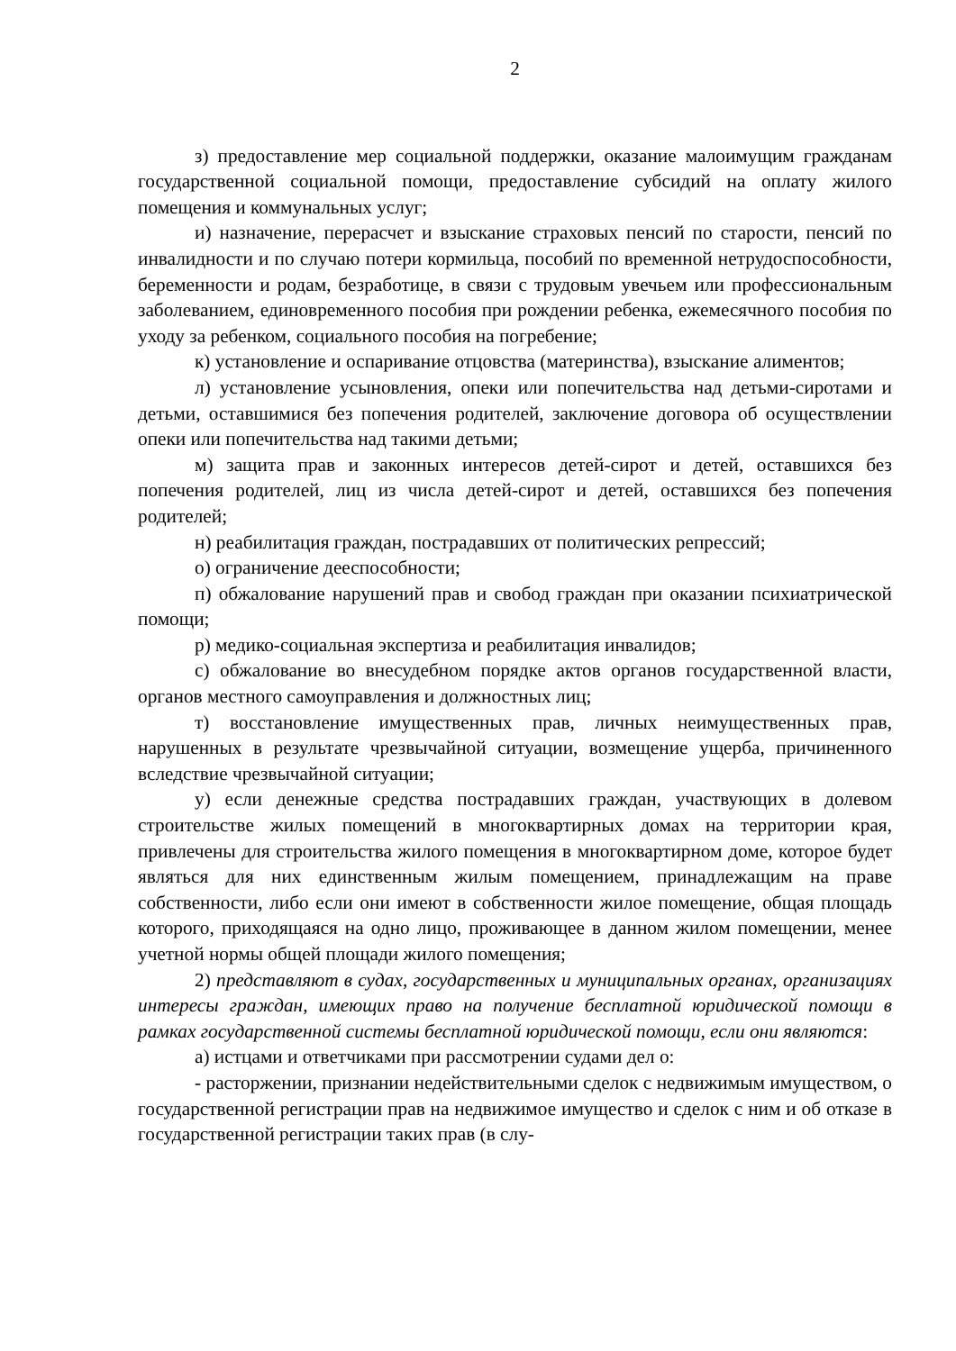2
з) предоставление мер социальной поддержки, оказание малоимущим гражданам государственной социальной помощи, предоставление субсидий на оплату жилого помещения и коммунальных услуг;
и) назначение, перерасчет и взыскание страховых пенсий по старости, пенсий по инвалидности и по случаю потери кормильца, пособий по временной нетрудоспособности, беременности и родам, безработице, в связи с трудовым увечьем или профессиональным заболеванием, единовременного пособия при рождении ребенка, ежемесячного пособия по уходу за ребенком, социального пособия на погребение;
к) установление и оспаривание отцовства (материнства), взыскание алиментов;
л) установление усыновления, опеки или попечительства над детьми-сиротами и детьми, оставшимися без попечения родителей, заключение договора об осуществлении опеки или попечительства над такими детьми;
м) защита прав и законных интересов детей-сирот и детей, оставшихся без попечения родителей, лиц из числа детей-сирот и детей, оставшихся без попечения родителей;
н) реабилитация граждан, пострадавших от политических репрессий;
о) ограничение дееспособности;
п) обжалование нарушений прав и свобод граждан при оказании психиатрической помощи;
р) медико-социальная экспертиза и реабилитация инвалидов;
с) обжалование во внесудебном порядке актов органов государственной власти, органов местного самоуправления и должностных лиц;
т) восстановление имущественных прав, личных неимущественных прав, нарушенных в результате чрезвычайной ситуации, возмещение ущерба, причиненного вследствие чрезвычайной ситуации;
у) если денежные средства пострадавших граждан, участвующих в долевом строительстве жилых помещений в многоквартирных домах на территории края, привлечены для строительства жилого помещения в многоквартирном доме, которое будет являться для них единственным жилым помещением, принадлежащим на праве собственности, либо если они имеют в собственности жилое помещение, общая площадь которого, приходящаяся на одно лицо, проживающее в данном жилом помещении, менее учетной нормы общей площади жилого помещения;
2) представляют в судах, государственных и муниципальных органах, организациях интересы граждан, имеющих право на получение бесплатной юридической помощи в рамках государственной системы бесплатной юридической помощи, если они являются:
а) истцами и ответчиками при рассмотрении судами дел о:
- расторжении, признании недействительными сделок с недвижимым имуществом, о государственной регистрации прав на недвижимое имущество и сделок с ним и об отказе в государственной регистрации таких прав (в слу-